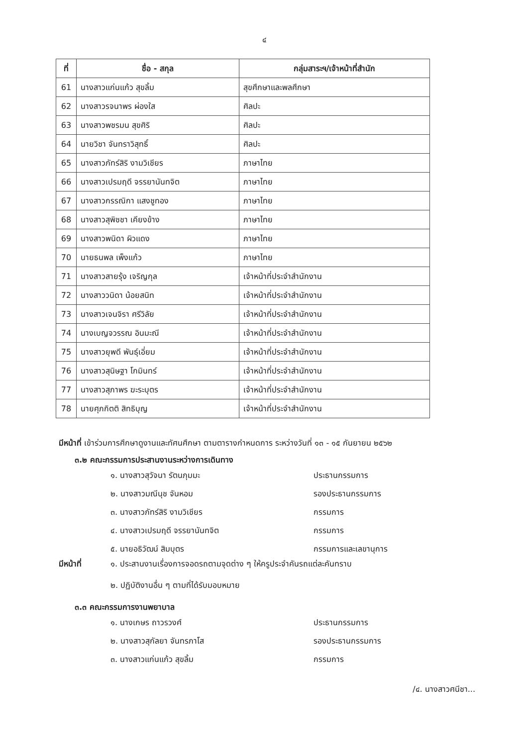๔
| ที่ | ชื่อ - สกุล | กลุ่มสาระฯ/เจ้าหน้าที่สำนัก |
| --- | --- | --- |
| 61 | นางสาวแก่นแก้ว สุขลิ้ม | สุขศึกษาและพลศึกษา |
| 62 | นางสาวรจนาพร ผ่องใส | ศิลปะ |
| 63 | นางสาวพชรมน สุขศิริ | ศิลปะ |
| 64 | นายวิชา จันทราวิสุทธิ์ | ศิลปะ |
| 65 | นางสาวภัทร์สิริ งามวิเชียร | ภาษาไทย |
| 66 | นางสาวเปรมฤดี จรรยานันทจิต | ภาษาไทย |
| 67 | นางสาวกรรณิกา แสงชูทอง | ภาษาไทย |
| 68 | นางสาวสุพิชชา เคียงข้าง | ภาษาไทย |
| 69 | นางสาวพนิดา ผิวแดง | ภาษาไทย |
| 70 | นายธนพล เพ็งแก้ว | ภาษาไทย |
| 71 | นางสาวสายรุ้ง เจริญกุล | เจ้าหน้าที่ประจำสำนักงาน |
| 72 | นางสาววนิดา น้อยสนิท | เจ้าหน้าที่ประจำสำนักงาน |
| 73 | นางสาวเจนจิรา ศรีวิลัย | เจ้าหน้าที่ประจำสำนักงาน |
| 74 | นางเบญจวรรณ อินมะณี | เจ้าหน้าที่ประจำสำนักงาน |
| 75 | นางสาวยุพดี พันธุ์เอี่ยม | เจ้าหน้าที่ประจำสำนักงาน |
| 76 | นางสาวสุนิษฐา โกมินทร์ | เจ้าหน้าที่ประจำสำนักงาน |
| 77 | นางสาวสุภาพร ฆะระบุตร | เจ้าหน้าที่ประจำสำนักงาน |
| 78 | นายศุภกิตติ สิทธิบุญ | เจ้าหน้าที่ประจำสำนักงาน |
มีหน้าที่ เข้าร่วมการศึกษาดูงานและทัศนศึกษา ตามตารางกำหนดการ ระหว่างวันที่ ๑๓ - ๑๕ กันยายน ๒๕๖๒
๓.๒ คณะกรรมการประสานงานระหว่างการเดินทาง
๑. นางสาวสุวัจนา รัตนภุมมะ ประธานกรรมการ
๒. นางสาวมณีนุช จันหอม รองประธานกรรมการ
๓. นางสาวภัทร์สิริ งามวิเชียร กรรมการ
๔. นางสาวเปรมฤดี จรรยานันทจิต กรรมการ
๕. นายอธิวัฒน์ สิมบุตร กรรมการและเลขานุการ
มีหน้าที่ ๑. ประสานงานเรื่องการจอดรถตามจุดต่าง ๆ ให้ครูประจำคันรถแต่ละคันทราบ
๒. ปฏิบัติงานอื่น ๆ ตามที่ได้รับมอบหมาย
๓.๓ คณะกรรมการงานพยาบาล
๑. นางเกษร ถาวรวงศ์ ประธานกรรมการ
๒. นางสาวสุกัลยา จันทรภาโส รองประธานกรรมการ
๓. นางสาวแก่นแก้ว สุขลิ้ม กรรมการ
/๔. นางสาวศนีชา...